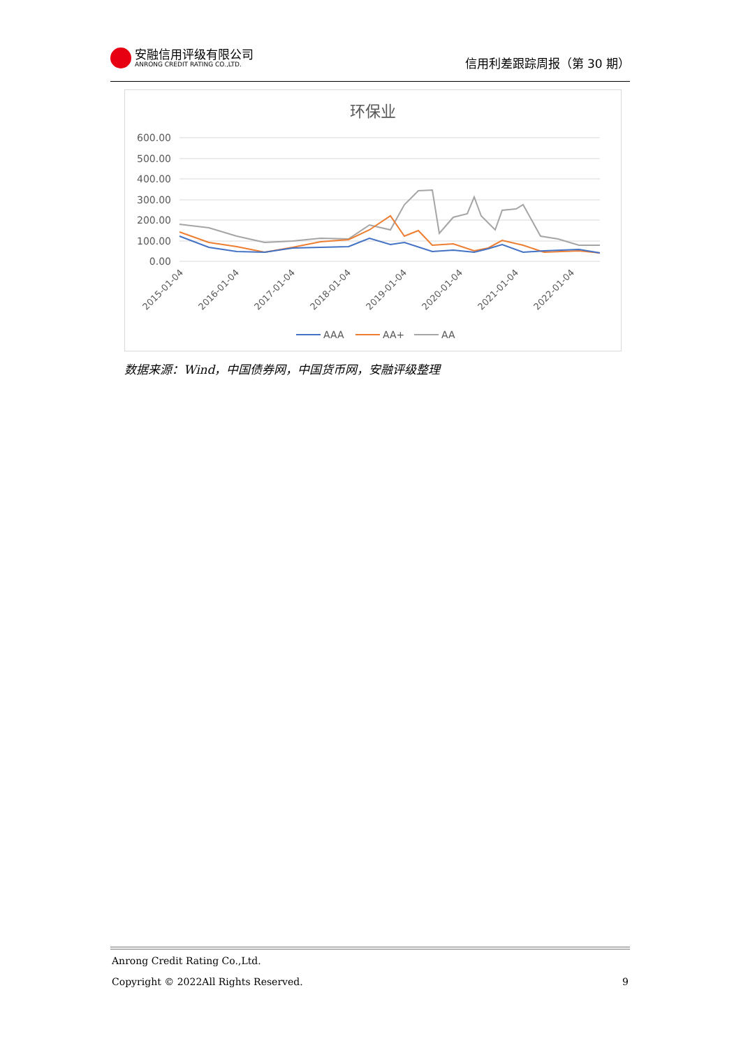安融信用评级有限公司
ANRONG CREDIT RATING CO.,LTD.
信用利差跟踪周报（第 30 期）
环保业
600.00
500.00
400.00
300.00
200.00
100.00
0.00
2015-01-04
2016-01-04
2017-01-04
2018-01-04
2019-01-04
2020-01-04
2021-01-04
2022-01-04
AAA
AA+
AA
数据来源：Wind，中国债券网，中国货币网，安融评级整理
Anrong Credit Rating Co.,Ltd.
Copyright © 2022All Rights Reserved. 9